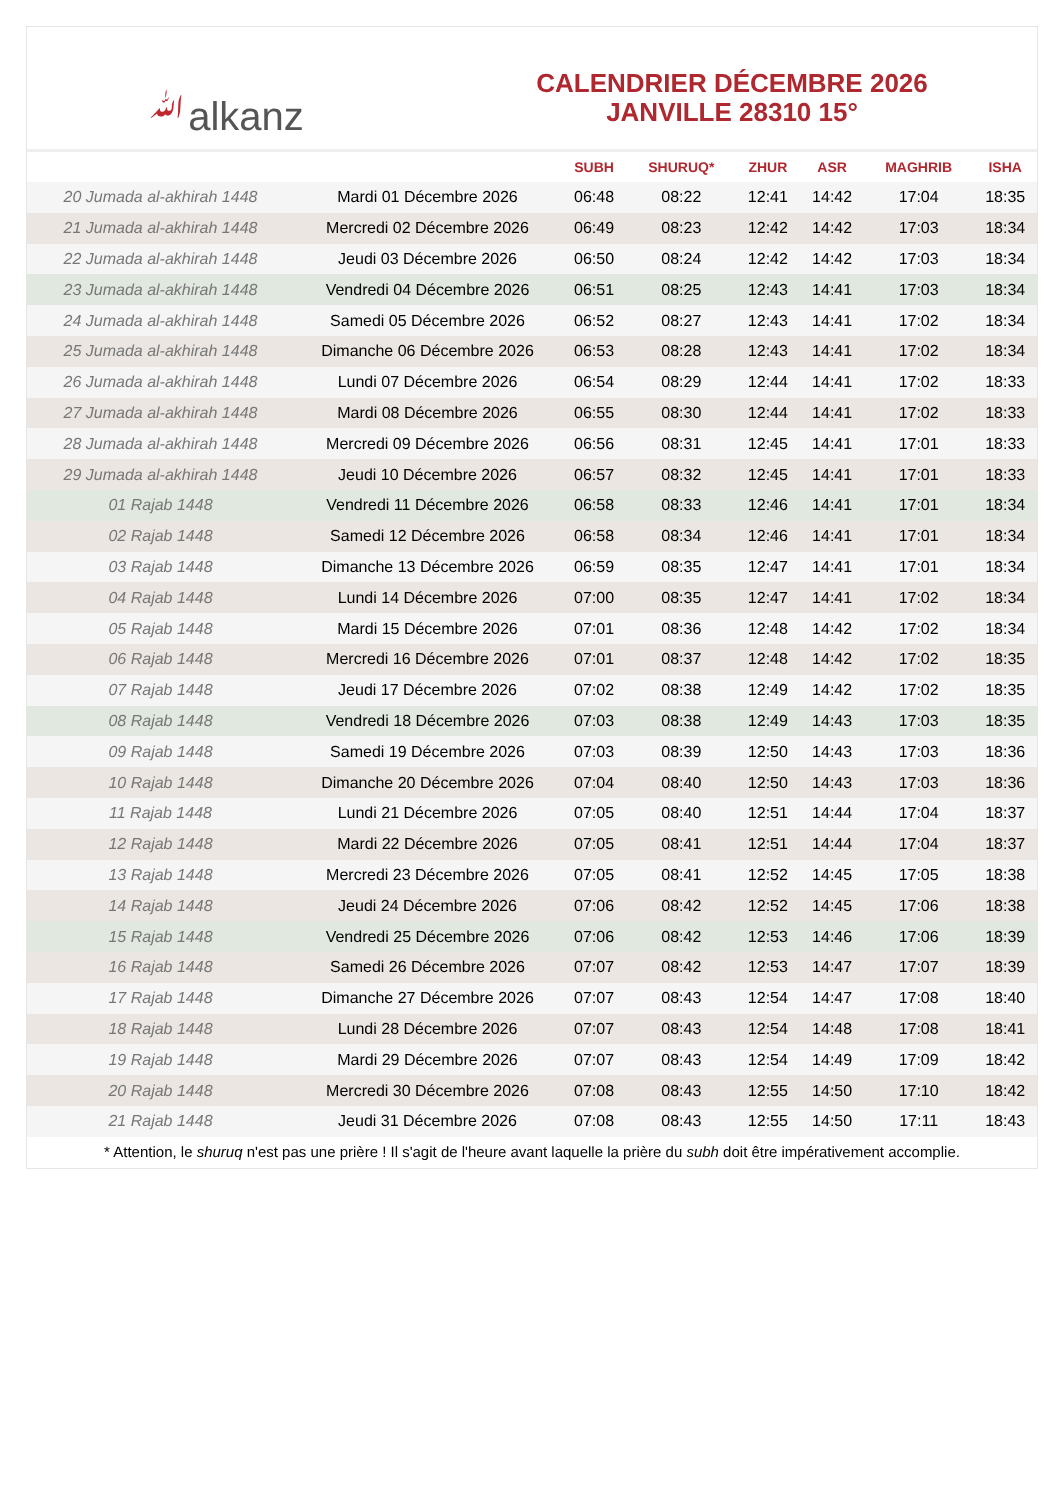ﷲalkanz
CALENDRIER DÉCEMBRE 2026
JANVILLE 28310 15°
| | | SUBH | SHURUQ* | ZHUR | ASR | MAGHRIB | ISHA |
| --- | --- | --- | --- | --- | --- | --- | --- |
| 20 Jumada al-akhirah 1448 | Mardi 01 Décembre 2026 | 06:48 | 08:22 | 12:41 | 14:42 | 17:04 | 18:35 |
| 21 Jumada al-akhirah 1448 | Mercredi 02 Décembre 2026 | 06:49 | 08:23 | 12:42 | 14:42 | 17:03 | 18:34 |
| 22 Jumada al-akhirah 1448 | Jeudi 03 Décembre 2026 | 06:50 | 08:24 | 12:42 | 14:42 | 17:03 | 18:34 |
| 23 Jumada al-akhirah 1448 | Vendredi 04 Décembre 2026 | 06:51 | 08:25 | 12:43 | 14:41 | 17:03 | 18:34 |
| 24 Jumada al-akhirah 1448 | Samedi 05 Décembre 2026 | 06:52 | 08:27 | 12:43 | 14:41 | 17:02 | 18:34 |
| 25 Jumada al-akhirah 1448 | Dimanche 06 Décembre 2026 | 06:53 | 08:28 | 12:43 | 14:41 | 17:02 | 18:34 |
| 26 Jumada al-akhirah 1448 | Lundi 07 Décembre 2026 | 06:54 | 08:29 | 12:44 | 14:41 | 17:02 | 18:33 |
| 27 Jumada al-akhirah 1448 | Mardi 08 Décembre 2026 | 06:55 | 08:30 | 12:44 | 14:41 | 17:02 | 18:33 |
| 28 Jumada al-akhirah 1448 | Mercredi 09 Décembre 2026 | 06:56 | 08:31 | 12:45 | 14:41 | 17:01 | 18:33 |
| 29 Jumada al-akhirah 1448 | Jeudi 10 Décembre 2026 | 06:57 | 08:32 | 12:45 | 14:41 | 17:01 | 18:33 |
| 01 Rajab 1448 | Vendredi 11 Décembre 2026 | 06:58 | 08:33 | 12:46 | 14:41 | 17:01 | 18:34 |
| 02 Rajab 1448 | Samedi 12 Décembre 2026 | 06:58 | 08:34 | 12:46 | 14:41 | 17:01 | 18:34 |
| 03 Rajab 1448 | Dimanche 13 Décembre 2026 | 06:59 | 08:35 | 12:47 | 14:41 | 17:01 | 18:34 |
| 04 Rajab 1448 | Lundi 14 Décembre 2026 | 07:00 | 08:35 | 12:47 | 14:41 | 17:02 | 18:34 |
| 05 Rajab 1448 | Mardi 15 Décembre 2026 | 07:01 | 08:36 | 12:48 | 14:42 | 17:02 | 18:34 |
| 06 Rajab 1448 | Mercredi 16 Décembre 2026 | 07:01 | 08:37 | 12:48 | 14:42 | 17:02 | 18:35 |
| 07 Rajab 1448 | Jeudi 17 Décembre 2026 | 07:02 | 08:38 | 12:49 | 14:42 | 17:02 | 18:35 |
| 08 Rajab 1448 | Vendredi 18 Décembre 2026 | 07:03 | 08:38 | 12:49 | 14:43 | 17:03 | 18:35 |
| 09 Rajab 1448 | Samedi 19 Décembre 2026 | 07:03 | 08:39 | 12:50 | 14:43 | 17:03 | 18:36 |
| 10 Rajab 1448 | Dimanche 20 Décembre 2026 | 07:04 | 08:40 | 12:50 | 14:43 | 17:03 | 18:36 |
| 11 Rajab 1448 | Lundi 21 Décembre 2026 | 07:05 | 08:40 | 12:51 | 14:44 | 17:04 | 18:37 |
| 12 Rajab 1448 | Mardi 22 Décembre 2026 | 07:05 | 08:41 | 12:51 | 14:44 | 17:04 | 18:37 |
| 13 Rajab 1448 | Mercredi 23 Décembre 2026 | 07:05 | 08:41 | 12:52 | 14:45 | 17:05 | 18:38 |
| 14 Rajab 1448 | Jeudi 24 Décembre 2026 | 07:06 | 08:42 | 12:52 | 14:45 | 17:06 | 18:38 |
| 15 Rajab 1448 | Vendredi 25 Décembre 2026 | 07:06 | 08:42 | 12:53 | 14:46 | 17:06 | 18:39 |
| 16 Rajab 1448 | Samedi 26 Décembre 2026 | 07:07 | 08:42 | 12:53 | 14:47 | 17:07 | 18:39 |
| 17 Rajab 1448 | Dimanche 27 Décembre 2026 | 07:07 | 08:43 | 12:54 | 14:47 | 17:08 | 18:40 |
| 18 Rajab 1448 | Lundi 28 Décembre 2026 | 07:07 | 08:43 | 12:54 | 14:48 | 17:08 | 18:41 |
| 19 Rajab 1448 | Mardi 29 Décembre 2026 | 07:07 | 08:43 | 12:54 | 14:49 | 17:09 | 18:42 |
| 20 Rajab 1448 | Mercredi 30 Décembre 2026 | 07:08 | 08:43 | 12:55 | 14:50 | 17:10 | 18:42 |
| 21 Rajab 1448 | Jeudi 31 Décembre 2026 | 07:08 | 08:43 | 12:55 | 14:50 | 17:11 | 18:43 |
* Attention, le shuruq n'est pas une prière ! Il s'agit de l'heure avant laquelle la prière du subh doit être impérativement accomplie.